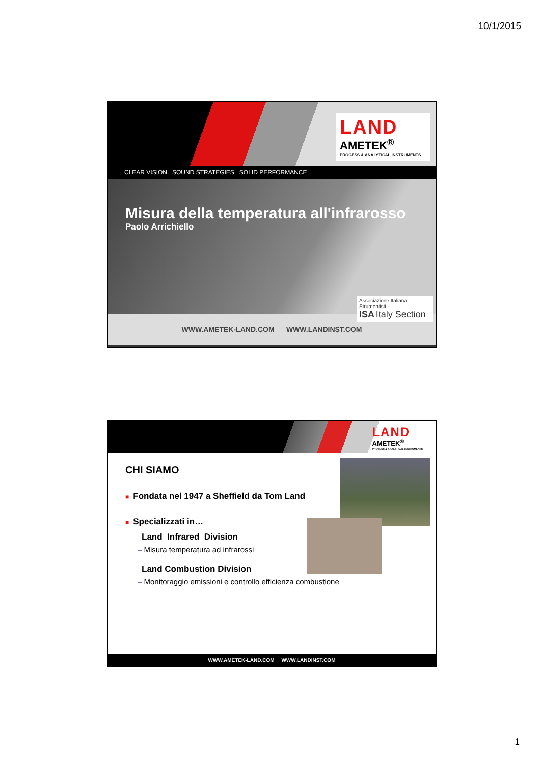10/1/2015
LAND
AMETEK<sup>®</sup>
PROCESS & ANALYTICAL INSTRUMENTS
CLEAR VISION SOUND STRATEGIES SOLID PERFORMANCE
Misura della temperatura all'infrarosso
Paolo Arrichiello
Associazione Italiana Strumentisti
ISA Italy Section
WWW.AMETEK-LAND.COM WWW.LANDINST.COM
LAND
AMETEK<sup>®</sup>
PROCESS & ANALYTICAL INSTRUMENTS
CHI SIAMO
■ Fondata nel 1947 a Sheffield da Tom Land
■ Specializzati in…
Land Infrared Division
– Misura temperatura ad infrarossi
Land Combustion Division
– Monitoraggio emissioni e controllo efficienza combustione
WWW.AMETEK-LAND.COM WWW.LANDINST.COM
1